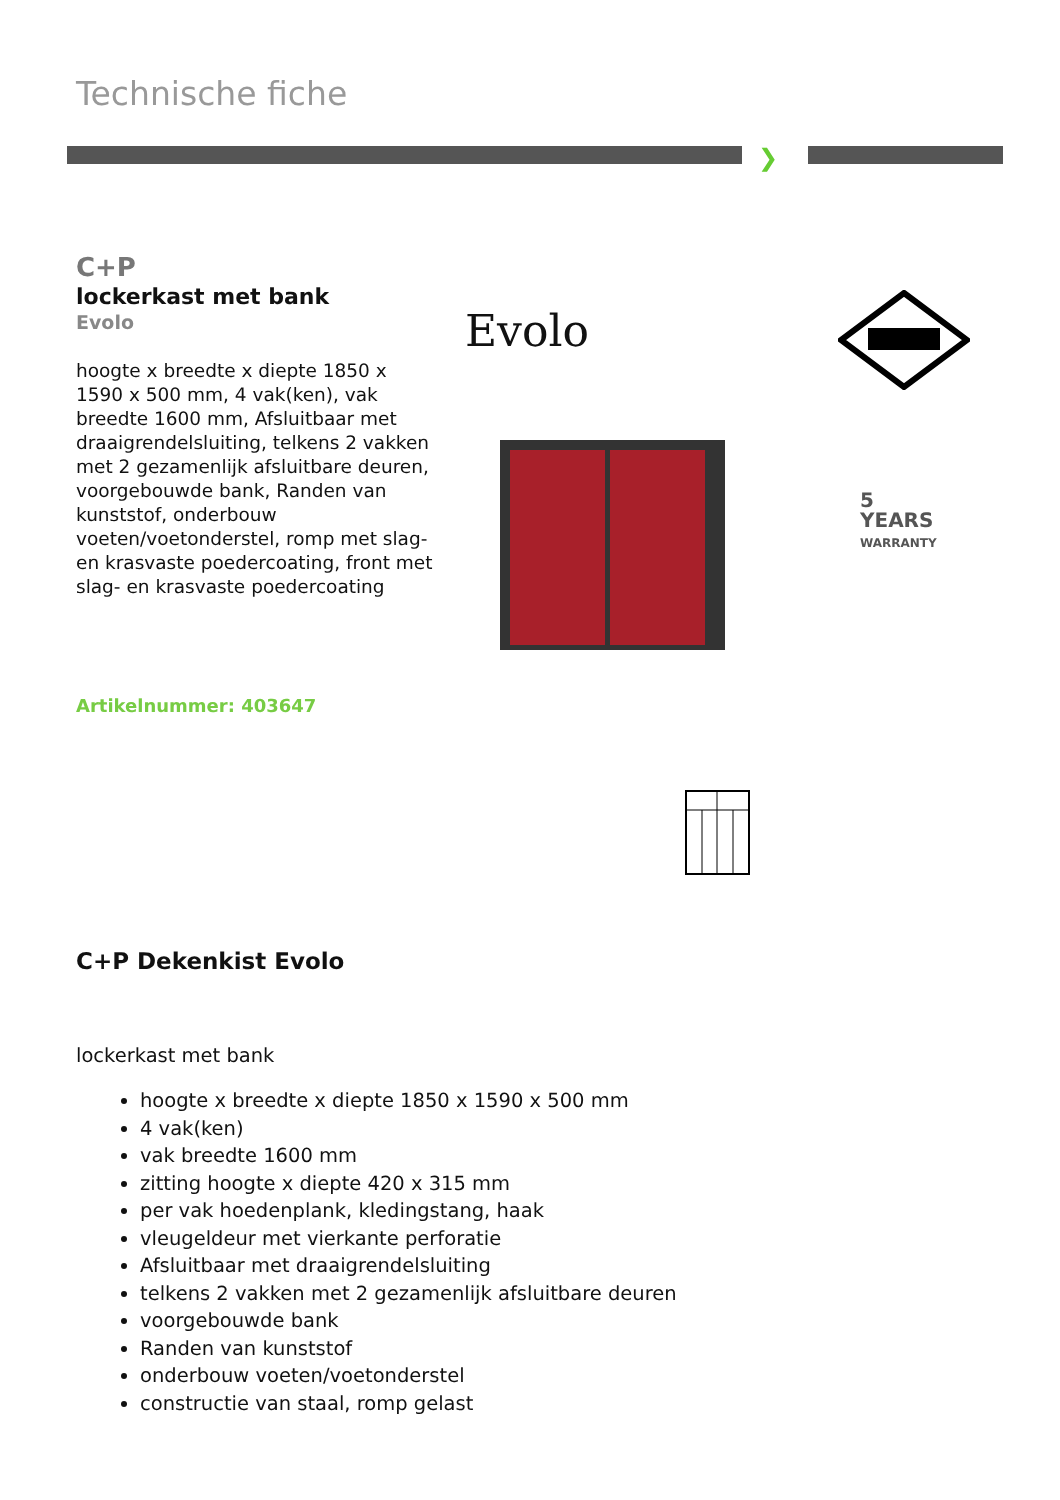Technische fiche
❯
C+P
lockerkast met bank
Evolo
hoogte x breedte x diepte 1850 x 1590 x 500 mm, 4 vak(ken), vak breedte 1600 mm, Afsluitbaar met draaigrendelsluiting, telkens 2 vakken met 2 gezamenlijk afsluitbare deuren, voorgebouwde bank, Randen van kunststof, onderbouw voeten/voetonderstel, romp met slag- en krasvaste poedercoating, front met slag- en krasvaste poedercoating
Artikelnummer: 403647
Evolo
5
YEARS
WARRANTY
C+P Dekenkist Evolo
lockerkast met bank
hoogte x breedte x diepte 1850 x 1590 x 500 mm
4 vak(ken)
vak breedte 1600 mm
zitting hoogte x diepte 420 x 315 mm
per vak hoedenplank, kledingstang, haak
vleugeldeur met vierkante perforatie
Afsluitbaar met draaigrendelsluiting
telkens 2 vakken met 2 gezamenlijk afsluitbare deuren
voorgebouwde bank
Randen van kunststof
onderbouw voeten/voetonderstel
constructie van staal, romp gelast